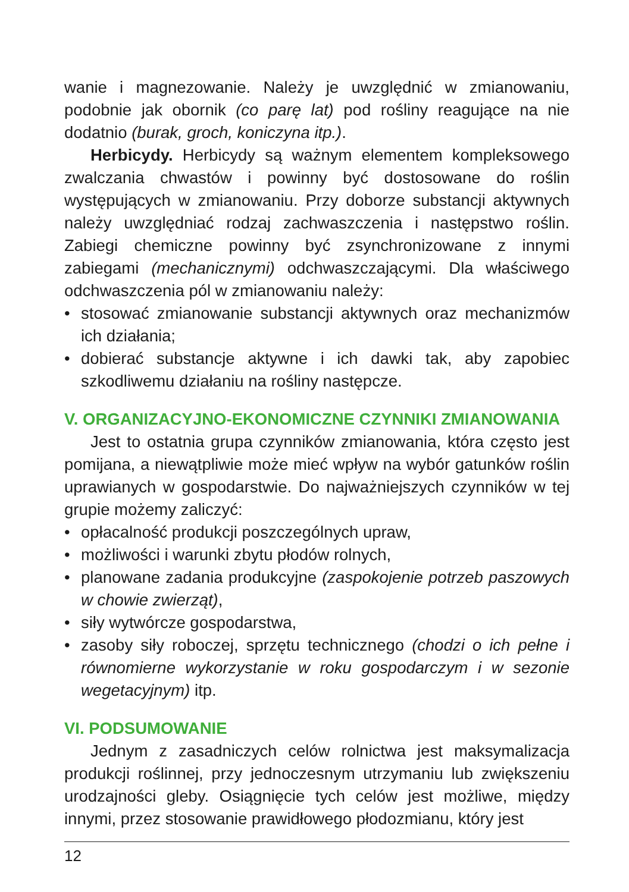wanie i magnezowanie. Należy je uwzględnić w zmianowaniu, podobnie jak obornik (co parę lat) pod rośliny reagujące na nie dodatnio (burak, groch, koniczyna itp.).
Herbicydy. Herbicydy są ważnym elementem kompleksowego zwalczania chwastów i powinny być dostosowane do roślin występujących w zmianowaniu. Przy doborze substancji aktywnych należy uwzględniać rodzaj zachwaszczenia i następstwo roślin. Zabiegi chemiczne powinny być zsynchronizowane z innymi zabiegami (mechanicznymi) odchwaszczającymi. Dla właściwego odchwaszczenia pól w zmianowaniu należy:
• stosować zmianowanie substancji aktywnych oraz mechanizmów ich działania;
• dobierać substancje aktywne i ich dawki tak, aby zapobiec szkodliwemu działaniu na rośliny następcze.
V. ORGANIZACYJNO-EKONOMICZNE CZYNNIKI ZMIANOWANIA
Jest to ostatnia grupa czynników zmianowania, która często jest pomijana, a niewątpliwie może mieć wpływ na wybór gatunków roślin uprawianych w gospodarstwie. Do najważniejszych czynników w tej grupie możemy zaliczyć:
• opłacalność produkcji poszczególnych upraw,
• możliwości i warunki zbytu płodów rolnych,
• planowane zadania produkcyjne (zaspokojenie potrzeb paszowych w chowie zwierząt),
• siły wytwórcze gospodarstwa,
• zasoby siły roboczej, sprzętu technicznego (chodzi o ich pełne i równomierne wykorzystanie w roku gospodarczym i w sezonie wegetacyjnym) itp.
VI. PODSUMOWANIE
Jednym z zasadniczych celów rolnictwa jest maksymalizacja produkcji roślinnej, przy jednoczesnym utrzymaniu lub zwiększeniu urodzajności gleby. Osiągnięcie tych celów jest możliwe, między innymi, przez stosowanie prawidłowego płodozmianu, który jest
12